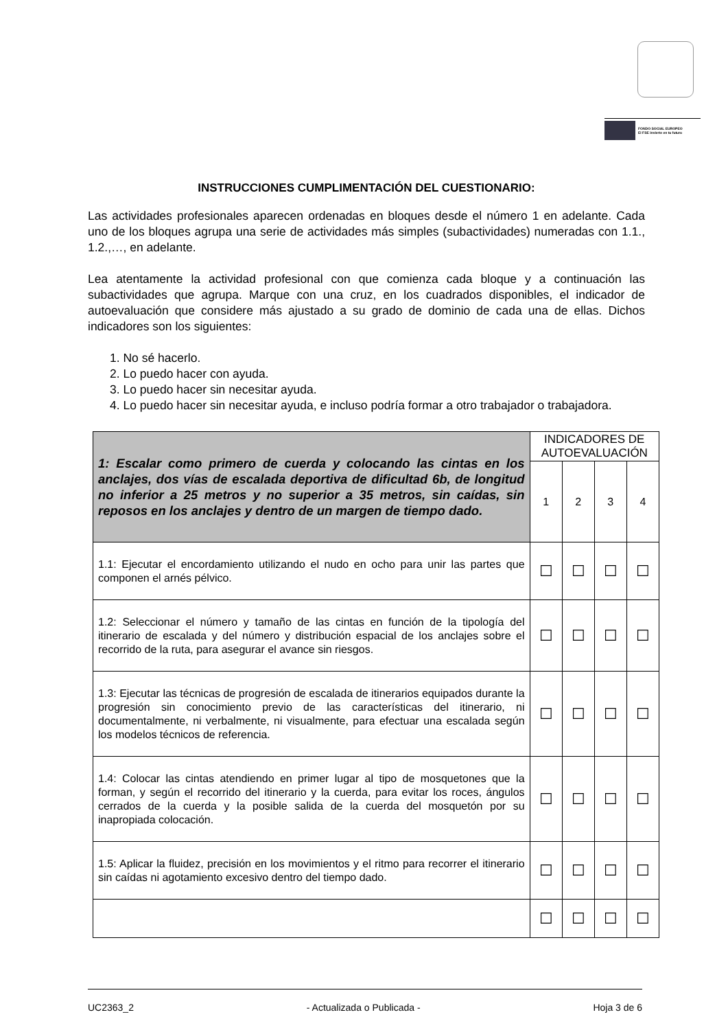FONDO SOCIAL EUROPEO
El FSE invierte en tu futuro
INSTRUCCIONES CUMPLIMENTACIÓN DEL CUESTIONARIO:
Las actividades profesionales aparecen ordenadas en bloques desde el número 1 en adelante. Cada uno de los bloques agrupa una serie de actividades más simples (subactividades) numeradas con 1.1., 1.2.,…, en adelante.
Lea atentamente la actividad profesional con que comienza cada bloque y a continuación las subactividades que agrupa. Marque con una cruz, en los cuadrados disponibles, el indicador de autoevaluación que considere más ajustado a su grado de dominio de cada una de ellas. Dichos indicadores son los siguientes:
1. No sé hacerlo.
2. Lo puedo hacer con ayuda.
3. Lo puedo hacer sin necesitar ayuda.
4. Lo puedo hacer sin necesitar ayuda, e incluso podría formar a otro trabajador o trabajadora.
| 1: Escalar como primero de cuerda y colocando las cintas en los anclajes, dos vías de escalada deportiva de dificultad 6b, de longitud no inferior a 25 metros y no superior a 35 metros, sin caídas, sin reposos en los anclajes y dentro de un margen de tiempo dado. | INDICADORES DE AUTOEVALUACIÓN | | | |
| | 1 | 2 | 3 | 4 |
| 1.1: Ejecutar el encordamiento utilizando el nudo en ocho para unir las partes que componen el arnés pélvico. | ☐ | ☐ | ☐ | ☐ |
| 1.2: Seleccionar el número y tamaño de las cintas en función de la tipología del itinerario de escalada y del número y distribución espacial de los anclajes sobre el recorrido de la ruta, para asegurar el avance sin riesgos. | ☐ | ☐ | ☐ | ☐ |
| 1.3: Ejecutar las técnicas de progresión de escalada de itinerarios equipados durante la progresión sin conocimiento previo de las características del itinerario, ni documentalmente, ni verbalmente, ni visualmente, para efectuar una escalada según los modelos técnicos de referencia. | ☐ | ☐ | ☐ | ☐ |
| 1.4: Colocar las cintas atendiendo en primer lugar al tipo de mosquetones que la forman, y según el recorrido del itinerario y la cuerda, para evitar los roces, ángulos cerrados de la cuerda y la posible salida de la cuerda del mosquetón por su inapropiada colocación. | ☐ | ☐ | ☐ | ☐ |
| 1.5: Aplicar la fluidez, precisión en los movimientos y el ritmo para recorrer el itinerario sin caídas ni agotamiento excesivo dentro del tiempo dado. | ☐ | ☐ | ☐ | ☐ |
| | ☐ | ☐ | ☐ | ☐ |
UC2363_2 - Actualizada o Publicada - Hoja 3 de 6